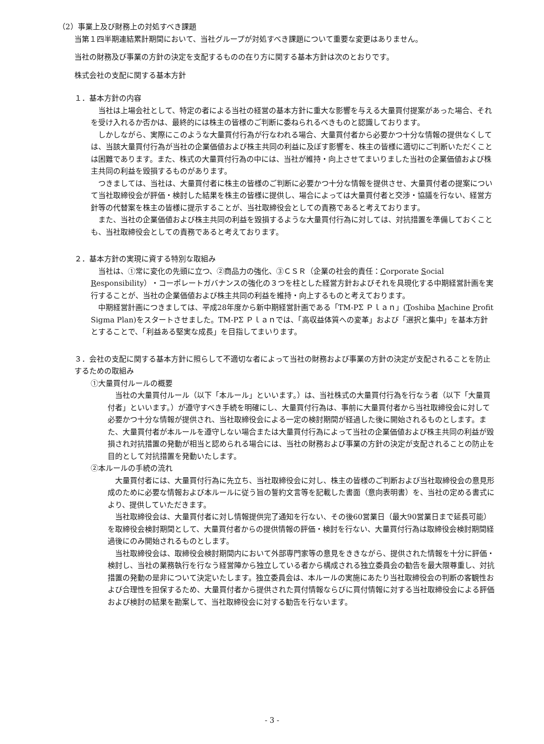（2）事業上及び財務上の対処すべき課題
当第１四半期連結累計期間において、当社グループが対処すべき課題について重要な変更はありません。
当社の財務及び事業の方針の決定を支配するものの在り方に関する基本方針は次のとおりです。
株式会社の支配に関する基本方針
１．基本方針の内容
　当社は上場会社として、特定の者による当社の経営の基本方針に重大な影響を与える大量買付提案があった場合、それを受け入れるか否かは、最終的には株主の皆様のご判断に委ねられるべきものと認識しております。
　しかしながら、実際にこのような大量買付行為が行なわれる場合、大量買付者から必要かつ十分な情報の提供なくしては、当該大量買付行為が当社の企業価値および株主共同の利益に及ぼす影響を、株主の皆様に適切にご判断いただくことは困難であります。また、株式の大量買付行為の中には、当社が維持・向上させてまいりました当社の企業価値および株主共同の利益を毀損するものがあります。
　つきましては、当社は、大量買付者に株主の皆様のご判断に必要かつ十分な情報を提供させ、大量買付者の提案について当社取締役会が評価・検討した結果を株主の皆様に提供し、場合によっては大量買付者と交渉・協議を行ない、経営方針等の代替案を株主の皆様に提示することが、当社取締役会としての責務であると考えております。
　また、当社の企業価値および株主共同の利益を毀損するような大量買付行為に対しては、対抗措置を準備しておくことも、当社取締役会としての責務であると考えております。
２．基本方針の実現に資する特別な取組み
　当社は、①常に変化の先頭に立つ、②商品力の強化、③ＣＳＲ（企業の社会的責任：Corporate Social Responsibility）・コーポレートガバナンスの強化の３つを柱とした経営方針およびそれを具現化する中期経営計画を実行することが、当社の企業価値および株主共同の利益を維持・向上するものと考えております。
　中期経営計画につきましては、平成28年度から新中期経営計画である「TM-PΣ Ｐｌａｎ」(Toshiba Machine Profit Sigma Plan)をスタートさせました。TM-PΣ Ｐｌａｎでは、「高収益体質への変革」および「選択と集中」を基本方針とすることで、「利益ある堅実な成長」を目指してまいります。
３．会社の支配に関する基本方針に照らして不適切な者によって当社の財務および事業の方針の決定が支配されることを防止するための取組み
①大量買付ルールの概要
　当社の大量買付ルール（以下「本ルール」といいます。）は、当社株式の大量買付行為を行なう者（以下「大量買付者」といいます。）が遵守すべき手続を明確にし、大量買付行為は、事前に大量買付者から当社取締役会に対して必要かつ十分な情報が提供され、当社取締役会による一定の検討期間が経過した後に開始されるものとします。また、大量買付者が本ルールを遵守しない場合または大量買付行為によって当社の企業価値および株主共同の利益が毀損され対抗措置の発動が相当と認められる場合には、当社の財務および事業の方針の決定が支配されることの防止を目的として対抗措置を発動いたします。
②本ルールの手続の流れ
　大量買付者には、大量買付行為に先立ち、当社取締役会に対し、株主の皆様のご判断および当社取締役会の意見形成のために必要な情報および本ルールに従う旨の誓約文言等を記載した書面（意向表明書）を、当社の定める書式により、提供していただきます。
　当社取締役会は、大量買付者に対し情報提供完了通知を行ない、その後60営業日（最大90営業日まで延長可能）を取締役会検討期間として、大量買付者からの提供情報の評価・検討を行ない、大量買付行為は取締役会検討期間経過後にのみ開始されるものとします。
　当社取締役会は、取締役会検討期間内において外部専門家等の意見をききながら、提供された情報を十分に評価・検討し、当社の業務執行を行なう経営陣から独立している者から構成される独立委員会の勧告を最大限尊重し、対抗措置の発動の是非について決定いたします。独立委員会は、本ルールの実施にあたり当社取締役会の判断の客観性および合理性を担保するため、大量買付者から提供された買付情報ならびに買付情報に対する当社取締役会による評価および検討の結果を勘案して、当社取締役会に対する勧告を行ないます。
- 3 -